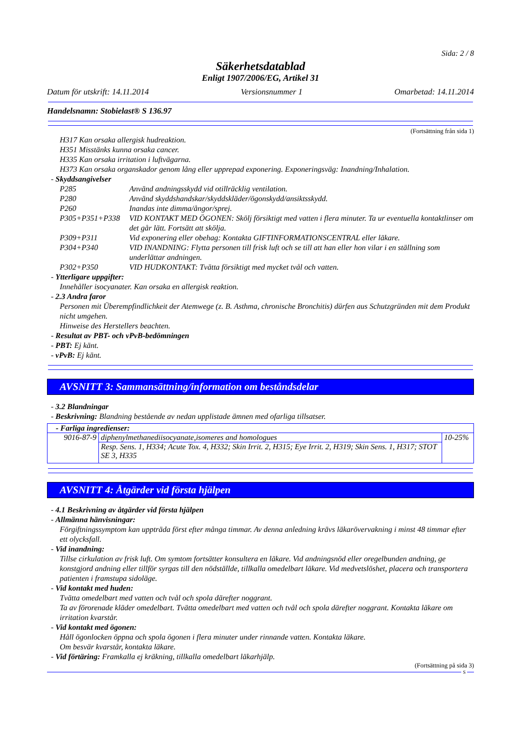Sida: 2 / 8
Säkerhetsdatablad
Enligt 1907/2006/EG, Artikel 31
Datum för utskrift: 14.11.2014 Versionsnummer 1 Omarbetad: 14.11.2014
Handelsnamn: Stobielast® S 136.97
(Fortsättning från sida 1)
H317 Kan orsaka allergisk hudreaktion.
H351 Misstänks kunna orsaka cancer.
H335 Kan orsaka irritation i luftvägarna.
H373 Kan orsaka organskador genom lång eller upprepad exponering. Exponeringsväg: Inandning/Inhalation.
- Skyddsangivelser
| P285 | Använd andningsskydd vid otillräcklig ventilation. |
| P280 | Använd skyddshandskar/skyddskläder/ögonskydd/ansiktsskydd. |
| P260 | Inandas inte dimma/ångor/sprej. |
| P305+P351+P338 | VID KONTAKT MED ÖGONEN: Skölj försiktigt med vatten i flera minuter. Ta ur eventuella kontaktlinser om det går lätt. Fortsätt att skölja. |
| P309+P311 | Vid exponering eller obehag: Kontakta GIFTINFORMATIONSCENTRAL eller läkare. |
| P304+P340 | VID INANDNING: Flytta personen till frisk luft och se till att han eller hon vilar i en ställning som underlättar andningen. |
| P302+P350 | VID HUDKONTAKT: Tvätta försiktigt med mycket tvål och vatten. |
- Ytterligare uppgifter:
Innehåller isocyanater. Kan orsaka en allergisk reaktion.
- 2.3 Andra faror
Personen mit Überempfindlichkeit der Atemwege (z. B. Asthma, chronische Bronchitis) dürfen aus Schutzgründen mit dem Produkt nicht umgehen.
Hinweise des Herstellers beachten.
- Resultat av PBT- och vPvB-bedömningen
- PBT: Ej känt.
- vPvB: Ej känt.
AVSNITT 3: Sammansättning/information om beståndsdelar
- 3.2 Blandningar
- Beskrivning: Blandning bestående av nedan upplistade ämnen med ofarliga tillsatser.
| - Farliga ingredienser: | | |
| 9016-87-9 | diphenylmethanediisocyanate,isomeres and homologues | 10-25% |
| | Resp. Sens. 1, H334; Acute Tox. 4, H332; Skin Irrit. 2, H315; Eye Irrit. 2, H319; Skin Sens. 1, H317; STOT SE 3, H335 | |
AVSNITT 4: Åtgärder vid första hjälpen
- 4.1 Beskrivning av åtgärder vid första hjälpen
- Allmänna hänvisningar:
Förgiftningssymptom kan uppträda först efter många timmar. Av denna anledning krävs läkarövervakning i minst 48 timmar efter ett olycksfall.
- Vid inandning:
Tillse cirkulation av frisk luft. Om symtom fortsätter konsultera en läkare. Vid andningsnöd eller oregelbunden andning, ge konstgjord andning eller tillför syrgas till den nödställde, tillkalla omedelbart läkare. Vid medvetslöshet, placera och transportera patienten i framstupa sidoläge.
- Vid kontakt med huden:
Tvätta omedelbart med vatten och tvål och spola därefter noggrant.
Ta av förorenade kläder omedelbart. Tvätta omedelbart med vatten och tvål och spola därefter noggrant. Kontakta läkare om irritation kvarstår.
- Vid kontakt med ögonen:
Håll ögonlocken öppna och spola ögonen i flera minuter under rinnande vatten. Kontakta läkare.
Om besvär kvarstår, kontakta läkare.
- Vid förtäring: Framkalla ej kräkning, tillkalla omedelbart läkarhjälp.
(Fortsättning på sida 3)
S